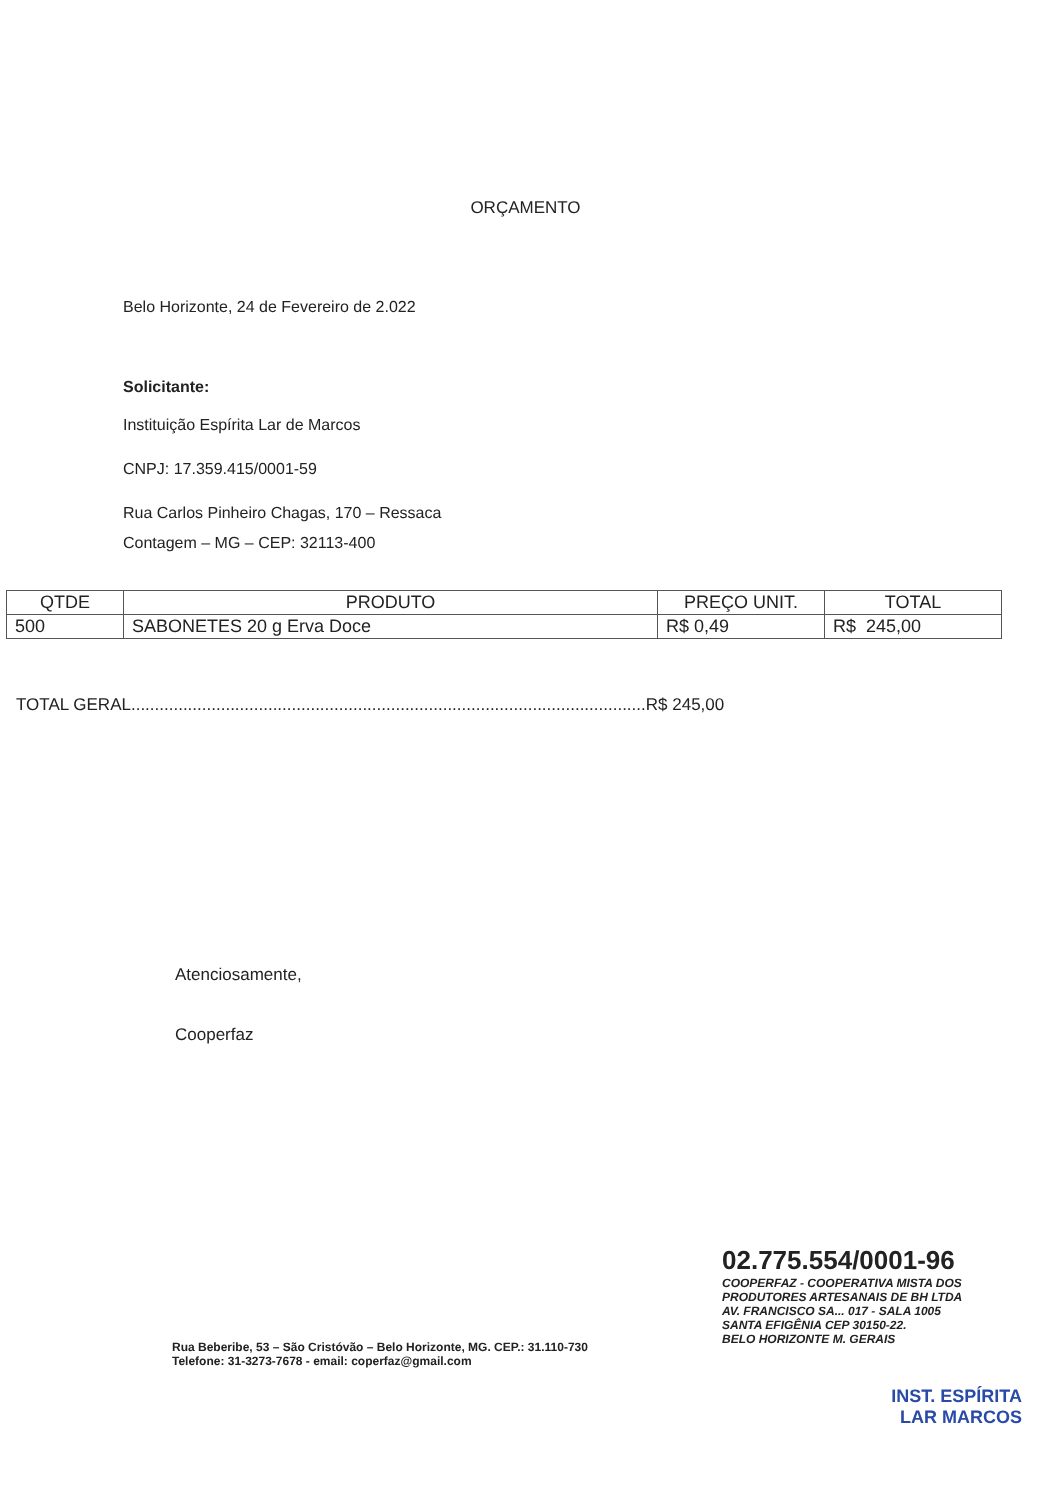ORÇAMENTO
Belo Horizonte, 24 de Fevereiro de 2.022
Solicitante:
Instituição Espírita Lar de Marcos
CNPJ: 17.359.415/0001-59
Rua Carlos Pinheiro Chagas, 170 – Ressaca
Contagem – MG – CEP: 32113-400
| QTDE | PRODUTO | PREÇO UNIT. | TOTAL |
| --- | --- | --- | --- |
| 500 | SABONETES 20 g Erva Doce | R$ 0,49 | R$ 245,00 |
TOTAL GERAL.............................................................................................................R$ 245,00
Atenciosamente,
Cooperfaz
Rua Beberibe, 53 – São Cristóvão – Belo Horizonte, MG. CEP.: 31.110-730
Telefone: 31-3273-7678 - email: coperfaz@gmail.com
02.775.554/0001-96
COOPERFAZ - COOPERATIVA MISTA DOS PRODUTORES ARTESANAIS DE BH LTDA
AV. FRANCISCO SA... 017 - SALA 1005
SANTA EFIGÊNIA CEP 30150-22.
BELO HORIZONTE M. GERAIS
INST. ESPÍRITA
LAR MARCOS